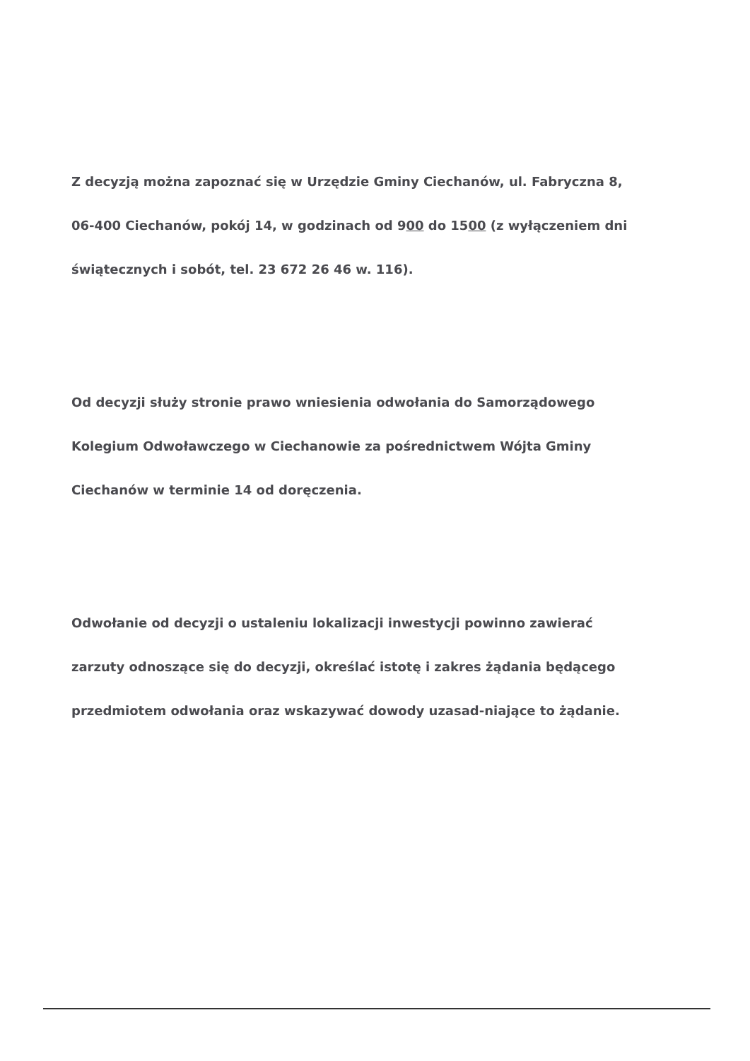Z decyzją można zapoznać się w Urzędzie Gminy Ciechanów, ul. Fabryczna 8,
06-400 Ciechanów, pokój 14, w godzinach od 900 do 1500 (z wyłączeniem dni
świątecznych i sobót, tel. 23 672 26 46 w. 116).
Od decyzji służy stronie prawo wniesienia odwołania do Samorządowego
Kolegium Odwoławczego w Ciechanowie za pośrednictwem Wójta Gminy
Ciechanów w terminie 14 od doręczenia.
Odwołanie od decyzji o ustaleniu lokalizacji inwestycji powinno zawierać
zarzuty odnoszące się do decyzji, określać istotę i zakres żądania będącego
przedmiotem odwołania oraz wskazywać dowody uzasad-niające to żądanie.